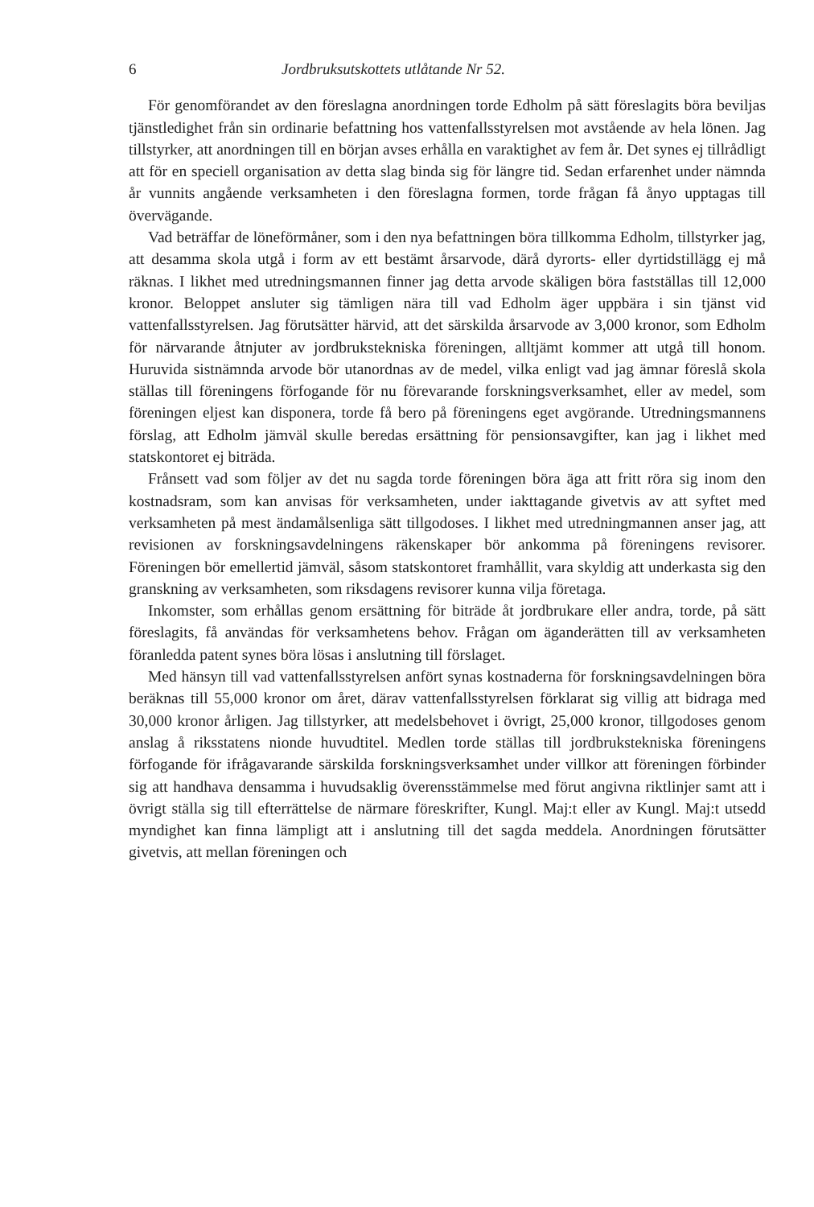6 Jordbruksutskottets utlåtande Nr 52.
För genomförandet av den föreslagna anordningen torde Edholm på sätt föreslagits böra beviljas tjänstledighet från sin ordinarie befattning hos vattenfallsstyrelsen mot avstående av hela lönen. Jag tillstyrker, att anordningen till en början avses erhålla en varaktighet av fem år. Det synes ej tillrådligt att för en speciell organisation av detta slag binda sig för längre tid. Sedan erfarenhet under nämnda år vunnits angående verksamheten i den föreslagna formen, torde frågan få ånyo upptagas till övervägande.
Vad beträffar de löneförmåner, som i den nya befattningen böra tillkomma Edholm, tillstyrker jag, att desamma skola utgå i form av ett bestämt årsarvode, därå dyrorts- eller dyrtidstillägg ej må räknas. I likhet med utredningsmannen finner jag detta arvode skäligen böra fastställas till 12,000 kronor. Beloppet ansluter sig tämligen nära till vad Edholm äger uppbära i sin tjänst vid vattenfallsstyrelsen. Jag förutsätter härvid, att det särskilda årsarvode av 3,000 kronor, som Edholm för närvarande åtnjuter av jordbrukstekniska föreningen, alltjämt kommer att utgå till honom. Huruvida sistnämnda arvode bör utanordnas av de medel, vilka enligt vad jag ämnar föreslå skola ställas till föreningens förfogande för nu förevarande forskningsverksamhet, eller av medel, som föreningen eljest kan disponera, torde få bero på föreningens eget avgörande. Utredningsmannens förslag, att Edholm jämväl skulle beredas ersättning för pensionsavgifter, kan jag i likhet med statskontoret ej biträda.
Frånsett vad som följer av det nu sagda torde föreningen böra äga att fritt röra sig inom den kostnadsram, som kan anvisas för verksamheten, under iakttagande givetvis av att syftet med verksamheten på mest ändamålsenliga sätt tillgodoses. I likhet med utredningmannen anser jag, att revisionen av forskningsavdelningens räkenskaper bör ankomma på föreningens revisorer. Föreningen bör emellertid jämväl, såsom statskontoret framhållit, vara skyldig att underkasta sig den granskning av verksamheten, som riksdagens revisorer kunna vilja företaga.
Inkomster, som erhållas genom ersättning för biträde åt jordbrukare eller andra, torde, på sätt föreslagits, få användas för verksamhetens behov. Frågan om äganderätten till av verksamheten föranledda patent synes böra lösas i anslutning till förslaget.
Med hänsyn till vad vattenfallsstyrelsen anfört synas kostnaderna för forskningsavdelningen böra beräknas till 55,000 kronor om året, därav vattenfallsstyrelsen förklarat sig villig att bidraga med 30,000 kronor årligen. Jag tillstyrker, att medelsbehovet i övrigt, 25,000 kronor, tillgodoses genom anslag å riksstatens nionde huvudtitel. Medlen torde ställas till jordbrukstekniska föreningens förfogande för ifrågavarande särskilda forskningsverksamhet under villkor att föreningen förbinder sig att handhava densamma i huvudsaklig överensstämmelse med förut angivna riktlinjer samt att i övrigt ställa sig till efterrättelse de närmare föreskrifter, Kungl. Maj:t eller av Kungl. Maj:t utsedd myndighet kan finna lämpligt att i anslutning till det sagda meddela. Anordningen förutsätter givetvis, att mellan föreningen och